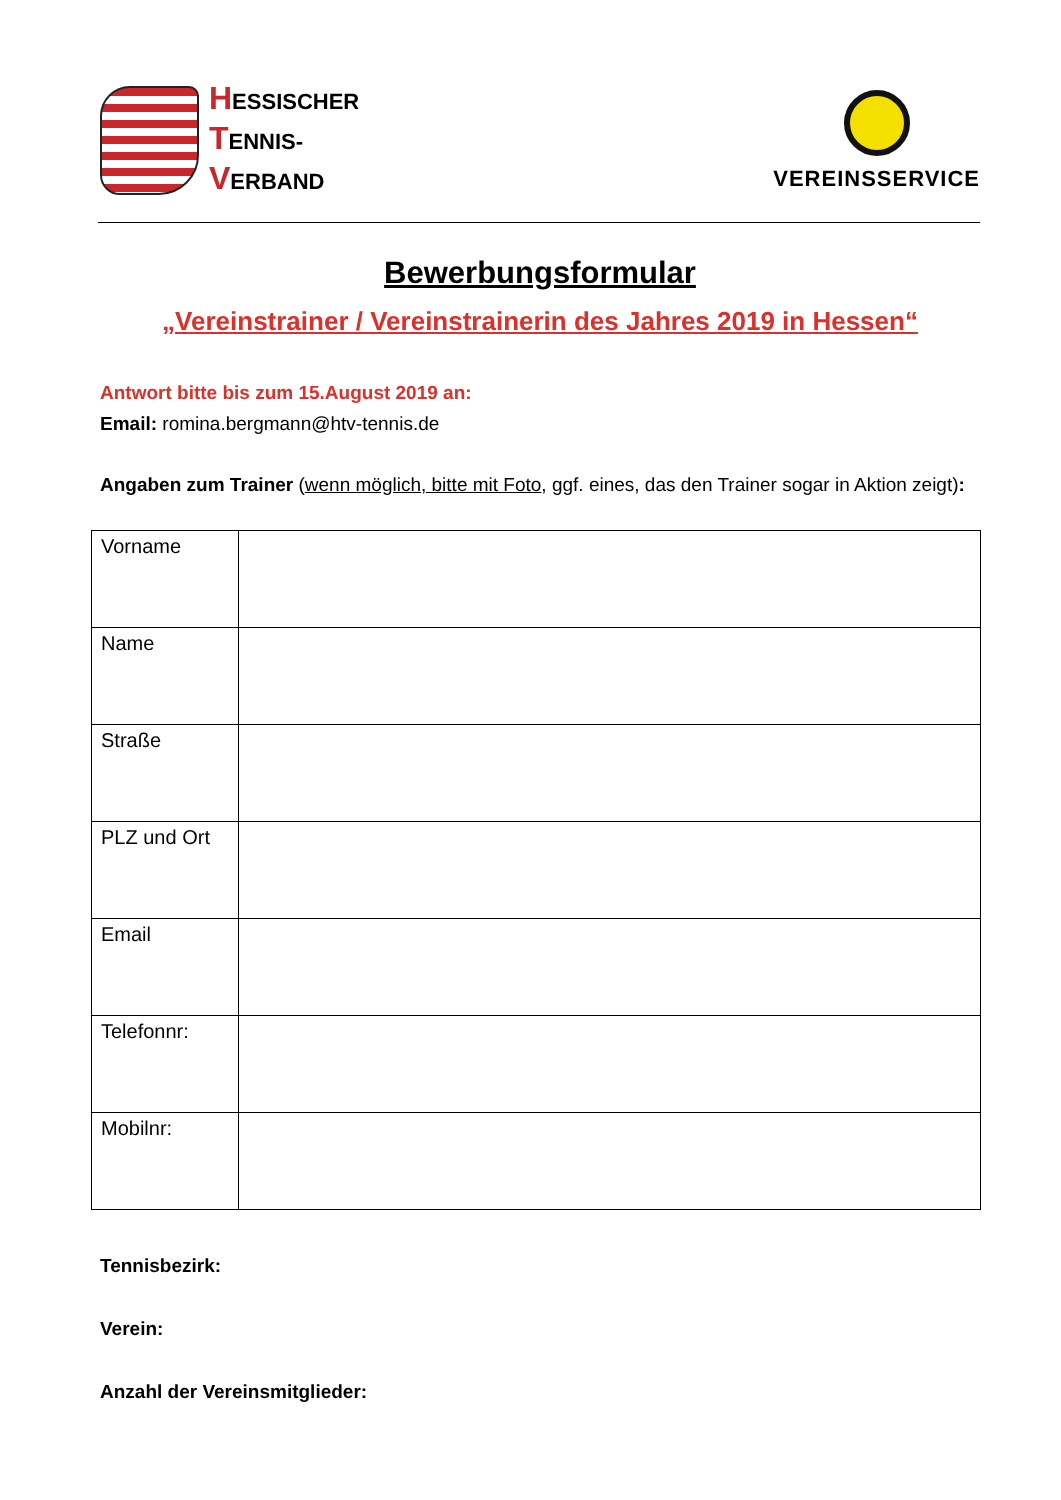HESSISCHER
TENNIS-
VERBAND
VEREINSSERVICE
Bewerbungsformular
„Vereinstrainer / Vereinstrainerin des Jahres 2019 in Hessen“
Antwort bitte bis zum 15.August 2019 an:
Email: romina.bergmann@htv-tennis.de
Angaben zum Trainer (wenn möglich, bitte mit Foto, ggf. eines, das den Trainer sogar in Aktion zeigt):
| Vorname | |
| Name | |
| Straße | |
| PLZ und Ort | |
| Email | |
| Telefonnr: | |
| Mobilnr: | |
Tennisbezirk:
Verein:
Anzahl der Vereinsmitglieder: